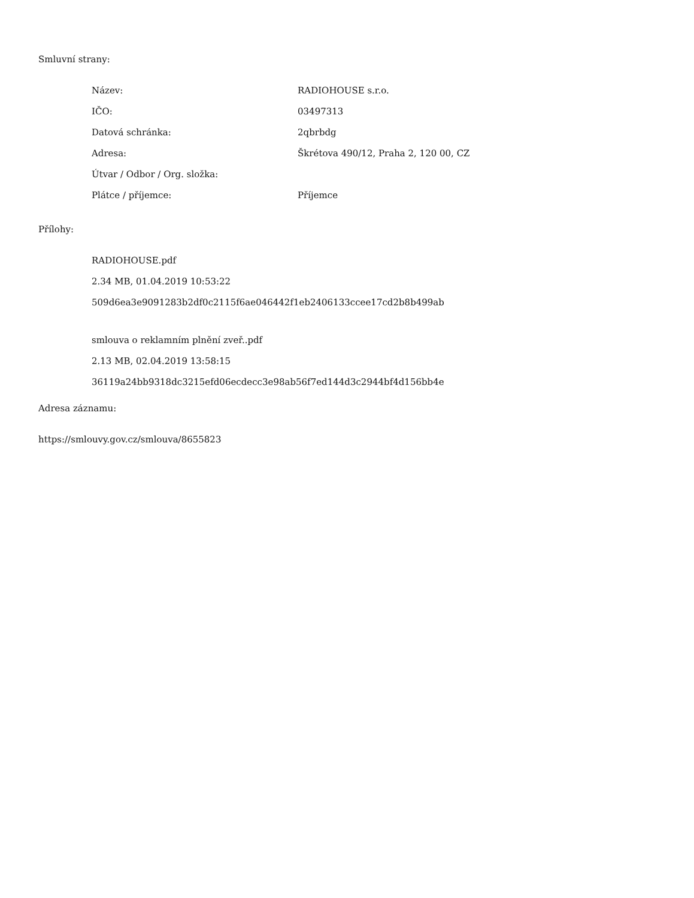Smluvní strany:
| Název: | RADIOHOUSE s.r.o. |
| IČO: | 03497313 |
| Datová schránka: | 2qbrbdg |
| Adresa: | Škrétova 490/12, Praha 2, 120 00, CZ |
| Útvar / Odbor / Org. složka: | |
| Plátce / příjemce: | Příjemce |
Přílohy:
RADIOHOUSE.pdf
2.34 MB, 01.04.2019 10:53:22
509d6ea3e9091283b2df0c2115f6ae046442f1eb2406133ccee17cd2b8b499ab
smlouva o reklamním plnění zveř..pdf
2.13 MB, 02.04.2019 13:58:15
36119a24bb9318dc3215efd06ecdecc3e98ab56f7ed144d3c2944bf4d156bb4e
Adresa záznamu:
https://smlouvy.gov.cz/smlouva/8655823